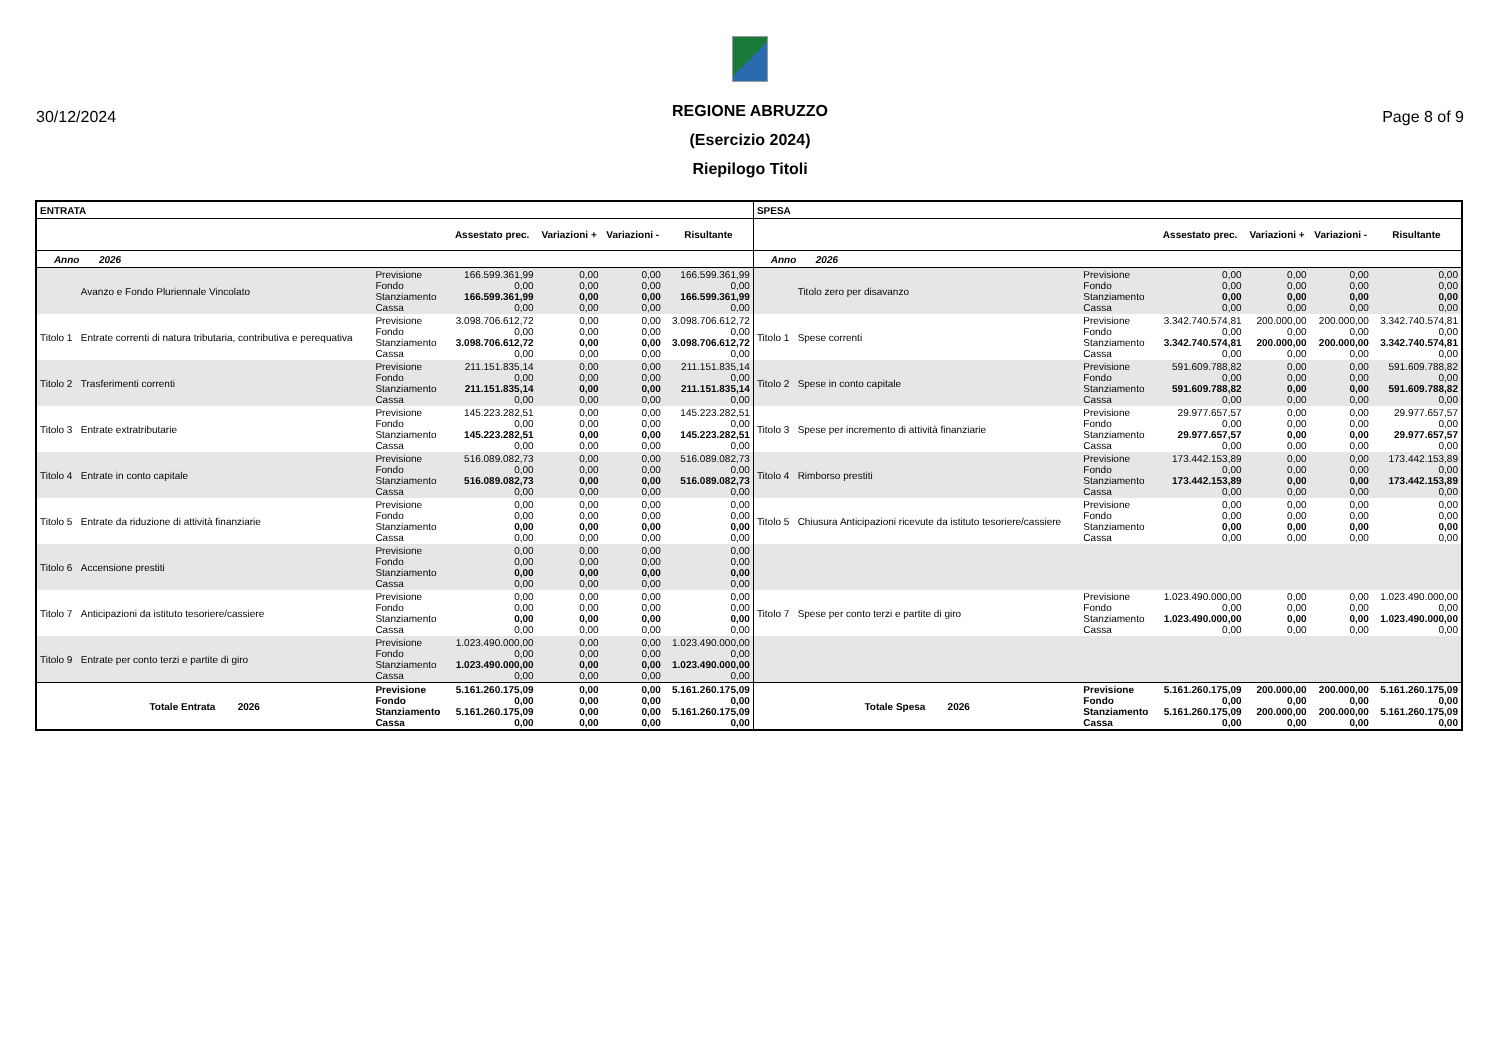30/12/2024 Page 8 of 9
REGIONE ABRUZZO
(Esercizio 2024)
Riepilogo Titoli
| ENTRATA | | | | | | | SPESA | | | | | | |
| --- | --- | --- | --- | --- | --- | --- | --- | --- | --- | --- | --- | --- | --- |
| | | | Assestato prec. | Variazioni + | Variazioni - | Risultante | | | | Assestato prec. | Variazioni + | Variazioni - | Risultante |
| Anno 2026 | | | | | | | Anno 2026 | | | | | | |
| | Avanzo e Fondo Pluriennale Vincolato | Previsione Fondo Stanziamento Cassa | 166.599.361,99 0,00 166.599.361,99 0,00 | 0,00 0,00 0,00 0,00 | 0,00 0,00 0,00 0,00 | 166.599.361,99 0,00 166.599.361,99 0,00 | | Titolo zero per disavanzo | Previsione Fondo Stanziamento Cassa | 0,00 0,00 0,00 0,00 | 0,00 0,00 0,00 0,00 | 0,00 0,00 0,00 0,00 | 0,00 0,00 0,00 0,00 |
| Titolo 1 | Entrate correnti di natura tributaria, contributiva e perequativa | Previsione Fondo Stanziamento Cassa | 3.098.706.612,72 0,00 3.098.706.612,72 0,00 | 0,00 0,00 0,00 0,00 | 0,00 0,00 0,00 0,00 | 3.098.706.612,72 0,00 3.098.706.612,72 0,00 | Titolo 1 | Spese correnti | Previsione Fondo Stanziamento Cassa | 3.342.740.574,81 0,00 3.342.740.574,81 0,00 | 200.000,00 0,00 200.000,00 0,00 | 200.000,00 0,00 200.000,00 0,00 | 3.342.740.574,81 0,00 3.342.740.574,81 0,00 |
| Titolo 2 | Trasferimenti correnti | Previsione Fondo Stanziamento Cassa | 211.151.835,14 0,00 211.151.835,14 0,00 | 0,00 0,00 0,00 0,00 | 0,00 0,00 0,00 0,00 | 211.151.835,14 0,00 211.151.835,14 0,00 | Titolo 2 | Spese in conto capitale | Previsione Fondo Stanziamento Cassa | 591.609.788,82 0,00 591.609.788,82 0,00 | 0,00 0,00 0,00 0,00 | 0,00 0,00 0,00 0,00 | 591.609.788,82 0,00 591.609.788,82 0,00 |
| Titolo 3 | Entrate extratributarie | Previsione Fondo Stanziamento Cassa | 145.223.282,51 0,00 145.223.282,51 0,00 | 0,00 0,00 0,00 0,00 | 0,00 0,00 0,00 0,00 | 145.223.282,51 0,00 145.223.282,51 0,00 | Titolo 3 | Spese per incremento di attività finanziarie | Previsione Fondo Stanziamento Cassa | 29.977.657,57 0,00 29.977.657,57 0,00 | 0,00 0,00 0,00 0,00 | 0,00 0,00 0,00 0,00 | 29.977.657,57 0,00 29.977.657,57 0,00 |
| Titolo 4 | Entrate in conto capitale | Previsione Fondo Stanziamento Cassa | 516.089.082,73 0,00 516.089.082,73 0,00 | 0,00 0,00 0,00 0,00 | 0,00 0,00 0,00 0,00 | 516.089.082,73 0,00 516.089.082,73 0,00 | Titolo 4 | Rimborso prestiti | Previsione Fondo Stanziamento Cassa | 173.442.153,89 0,00 173.442.153,89 0,00 | 0,00 0,00 0,00 0,00 | 0,00 0,00 0,00 0,00 | 173.442.153,89 0,00 173.442.153,89 0,00 |
| Titolo 5 | Entrate da riduzione di attività finanziarie | Previsione Fondo Stanziamento Cassa | 0,00 0,00 0,00 0,00 | 0,00 0,00 0,00 0,00 | 0,00 0,00 0,00 0,00 | 0,00 0,00 0,00 0,00 | Titolo 5 | Chiusura Anticipazioni ricevute da istituto tesoriere/cassiere | Previsione Fondo Stanziamento Cassa | 0,00 0,00 0,00 0,00 | 0,00 0,00 0,00 0,00 | 0,00 0,00 0,00 0,00 | 0,00 0,00 0,00 0,00 |
| Titolo 6 | Accensione prestiti | Previsione Fondo Stanziamento Cassa | 0,00 0,00 0,00 0,00 | 0,00 0,00 0,00 0,00 | 0,00 0,00 0,00 0,00 | 0,00 0,00 0,00 0,00 | | | | | | | |
| Titolo 7 | Anticipazioni da istituto tesoriere/cassiere | Previsione Fondo Stanziamento Cassa | 0,00 0,00 0,00 0,00 | 0,00 0,00 0,00 0,00 | 0,00 0,00 0,00 0,00 | 0,00 0,00 0,00 0,00 | Titolo 7 | Spese per conto terzi e partite di giro | Previsione Fondo Stanziamento Cassa | 1.023.490.000,00 0,00 1.023.490.000,00 0,00 | 0,00 0,00 0,00 0,00 | 0,00 0,00 0,00 0,00 | 1.023.490.000,00 0,00 1.023.490.000,00 0,00 |
| Titolo 9 | Entrate per conto terzi e partite di giro | Previsione Fondo Stanziamento Cassa | 1.023.490.000,00 0,00 1.023.490.000,00 0,00 | 0,00 0,00 0,00 0,00 | 0,00 0,00 0,00 0,00 | 1.023.490.000,00 0,00 1.023.490.000,00 0,00 | | | | | | | |
| Totale Entrata 2026 | | Previsione Fondo Stanziamento Cassa | 5.161.260.175,09 0,00 5.161.260.175,09 0,00 | 0,00 0,00 0,00 0,00 | 0,00 0,00 0,00 0,00 | 5.161.260.175,09 0,00 5.161.260.175,09 0,00 | Totale Spesa 2026 | | Previsione Fondo Stanziamento Cassa | 5.161.260.175,09 0,00 5.161.260.175,09 0,00 | 200.000,00 0,00 200.000,00 0,00 | 200.000,00 0,00 200.000,00 0,00 | 5.161.260.175,09 0,00 5.161.260.175,09 0,00 |